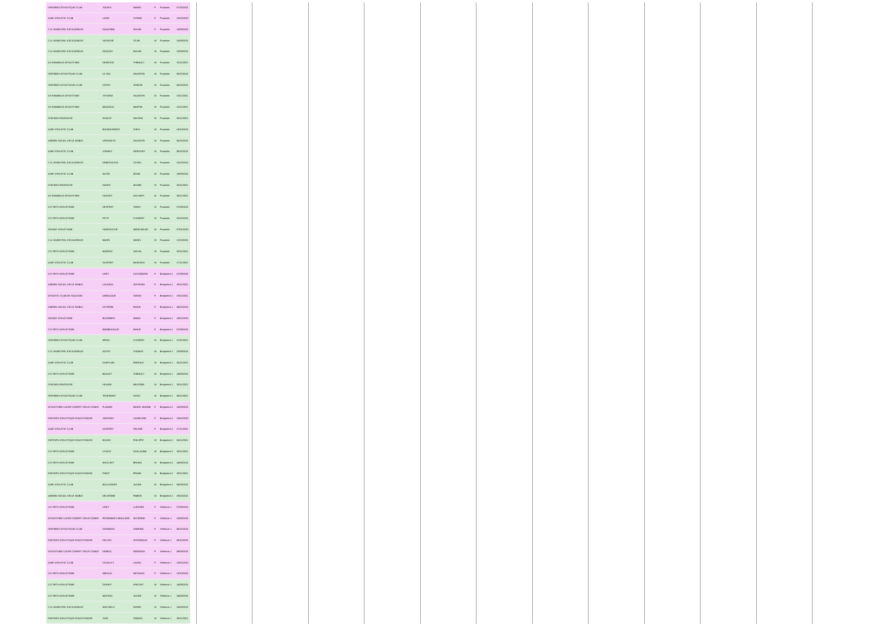| HERSBIES ATHLETIQUE CLUB | TOUNSI | NAWEL | F | Poussins | 07/10/2021 |
| AUBY ATHLETIC CLUB | LAKRI | SYRINE | F | Poussins | 10/02/2022 |
| C.O. MUNICIPAL ESCAUDINOIS | OUASSINE | SELMA | F | Poussins | 10/09/2021 |
| C.O. MUNICIPAL ESCAUDINOIS | VASSEUR | TILAN | M | Poussins | 10/09/2021 |
| C.O. MUNICIPAL ESCAUDINOIS | ROQUEX | NOLAN | M | Poussins | 10/09/2021 |
| AS RAIMBAUX ATHLETISME | DEMESSE | THIBAULT | M | Poussins | 10/11/2021 |
| HERSBIES ATHLETIQUE CLUB | LE GAL | VALENTIN | M | Poussins | 06/10/2021 |
| HERSBIES ATHLETIQUE CLUB | LEROY | SIMEON | M | Poussins | 06/10/2021 |
| AS RAIMBAUX ATHLETISME | STHORIZ | VALENTIN | M | Poussins | 10/11/2021 |
| AS RAIMBAUX ATHLETISME | BAUDOUX | MARTIN | M | Poussins | 10/11/2021 |
| DSM BEUVRAGEOISE | KHALEF | WASSIM | M | Poussins | 26/11/2021 |
| AUBY ATHLETIC CLUB | BUONAURINCE | THEO | M | Poussins | 18/10/2021 |
| ANENIN SOCIAL VIN LE NOBLE | VERHOEYE | VALENTIN | M | Poussins | 06/10/2021 |
| AUBY ATHLETIC CLUB | VIGNAIS | GREGORY | M | Poussins | 06/10/2021 |
| C.O. MUNICIPAL ESCAUDINOIS | DEBEDULEZA | CASIEL | M | Poussins | 10/10/2021 |
| AUBY ATHLETIC CLUB | AUTIN | ADAM | M | Poussins | 19/09/2021 |
| DSM BEUVRAGEOISE | DAHEK | ADAME | M | Poussins | 25/11/2021 |
| AS RAIMBAUX ATHLETISME | HUGUET | ZACHARY | M | Poussins | 30/11/2021 |
| CO TRITH ATHLETISME | DESPRET | TIMEO | M | Poussins | 27/09/2021 |
| CO TRITH ATHLETISME | PETIT | CLEMENT | M | Poussins | 25/10/2021 |
| GAYANT ATHLETISME | HADDOUCHE | ABDELMAJID | M | Poussins | 07/01/2022 |
| C.O. MUNICIPAL ESCAUDINOIS | BAHRI | NAHEL | M | Poussins | 12/10/2021 |
| CO TRITH ATHLETISME | MAZROZ | SACHA | M | Poussins | 25/11/2021 |
| AUBY ATHLETIC CLUB | GASPART | MAXENCE | M | Poussins | 17/11/2021 |
| CO TRITH ATHLETISME | LIDET | CASSANDRE | F | Benjamins 1 | 07/09/2021 |
| ANENIN SOCIAL VIN LE NOBLE | LAOUEDJ | SEPHORA | F | Benjamins 1 | 29/11/2021 |
| ATHLETIC CLUB DE SAULTAIN | DEBAUQUE | SARAH | F | Benjamins 1 | 19/11/2021 |
| ANENIN SOCIAL VIN LE NOBLE | LECERNE | EMILIE | F | Benjamins 1 | 04/10/2021 |
| GAYANT ATHLETISME | BOURBIER | ANNIA | F | Benjamins 1 | 18/01/2022 |
| CO TRITH ATHLETISME | BAMBEASAUD | EMILIE | F | Benjamins 1 | 07/09/2021 |
| HERSBIES ATHLETIQUE CLUB | MENU | CLEMENT | M | Benjamins 1 | 11/10/2021 |
| C.O. MUNICIPAL ESCAUDINOIS | AUTES | THOMAS | M | Benjamins 1 | 10/09/2021 |
| AUBY ATHLETIC CLUB | DUEPLAIN | ENRIQUE | M | Benjamins 1 | 26/11/2021 |
| CO TRITH ATHLETISME | BOULET | THIBAULT | M | Benjamins 1 | 14/09/2021 |
| DSM BEUVRAGEOISE | HOUARI | MILEDINE | M | Benjamins 1 | 29/11/2021 |
| HERSBIES ATHLETIQUE CLUB | TRUEMONT | HUGO | M | Benjamins 1 | 09/11/2021 |
| ATHLETISME LOISIR COMPET VIEUX CONDE | FLAMME | MARIE-JEANNE | F | Benjamins 2 | 10/09/2021 |
| ENTENTE ATHLETIQUE DOUCHYNOISE | SANTENS | LAURELINE | F | Benjamins 2 | 10/01/2022 |
| AUBY ATHLETIC CLUB | GASPART | HELENE | F | Benjamins 2 | 27/11/2021 |
| ENTENTE ATHLETIQUE DOUCHYNOISE | BOUHE | PHILIPPE | M | Benjamins 2 | 26/11/2021 |
| CO TRITH ATHLETISME | LIVOCE | GUILLAUME | M | Benjamins 2 | 29/11/2021 |
| CO TRITH ATHLETISME | MASCART | BRUNO | M | Benjamins 2 | 24/08/2021 |
| ENTENTE ATHLETIQUE DOUCHYNOISE | PINOT | FRANK | M | Benjamins 2 | 29/11/2021 |
| AUBY ATHLETIC CLUB | BOLLANGER | JULIEN | M | Benjamins 2 | 06/09/2021 |
| ANENIN SOCIAL VIN LE NOBLE | DELSENNE | FABIEN | M | Benjamins 2 | 29/10/2021 |
| CO TRITH ATHLETISME | LIDET | LUDIVINE | F | Vétérans 1 | 07/09/2021 |
| ATHLETISME LOISIR COMPET VIEUX CONDE | FERNANDES MOULARD | SEVERINE | F | Vétérans 1 | 10/09/2021 |
| HERSBIES ATHLETIQUE CLUB | DORMANS | SABRINA | F | Vétérans 1 | 06/10/2021 |
| ENTENTE ATHLETIQUE DOUCHYNOISE | DELSAY | VERONIQUE | F | Vétérans 1 | 08/10/2021 |
| ATHLETISME LOISIR COMPET VIEUX CONDE | DEBEAL | DEBORAH | F | Vétérans 1 | 09/09/2021 |
| AUBY ATHLETIC CLUB | COUILLET | LAURA | F | Vétérans 1 | 10/01/2022 |
| CO TRITH ATHLETISME | NIKOLAI | NATHALIE | F | Vétérans 1 | 13/10/2021 |
| CO TRITH ATHLETISME | DORKIP | VINCENT | M | Vétérans 1 | 14/09/2021 |
| CO TRITH ATHLETISME | MACREZ | JULIEN | M | Vétérans 1 | 24/08/2021 |
| C.O. MUNICIPAL ESCAUDINOIS | MACHIELS | DIDIER | M | Vétérans 1 | 10/09/2021 |
| ENTENTE ATHLETIQUE DOUCHYNOISE | SUEL | SAMUEL | M | Vétérans 1 | 29/11/2021 |